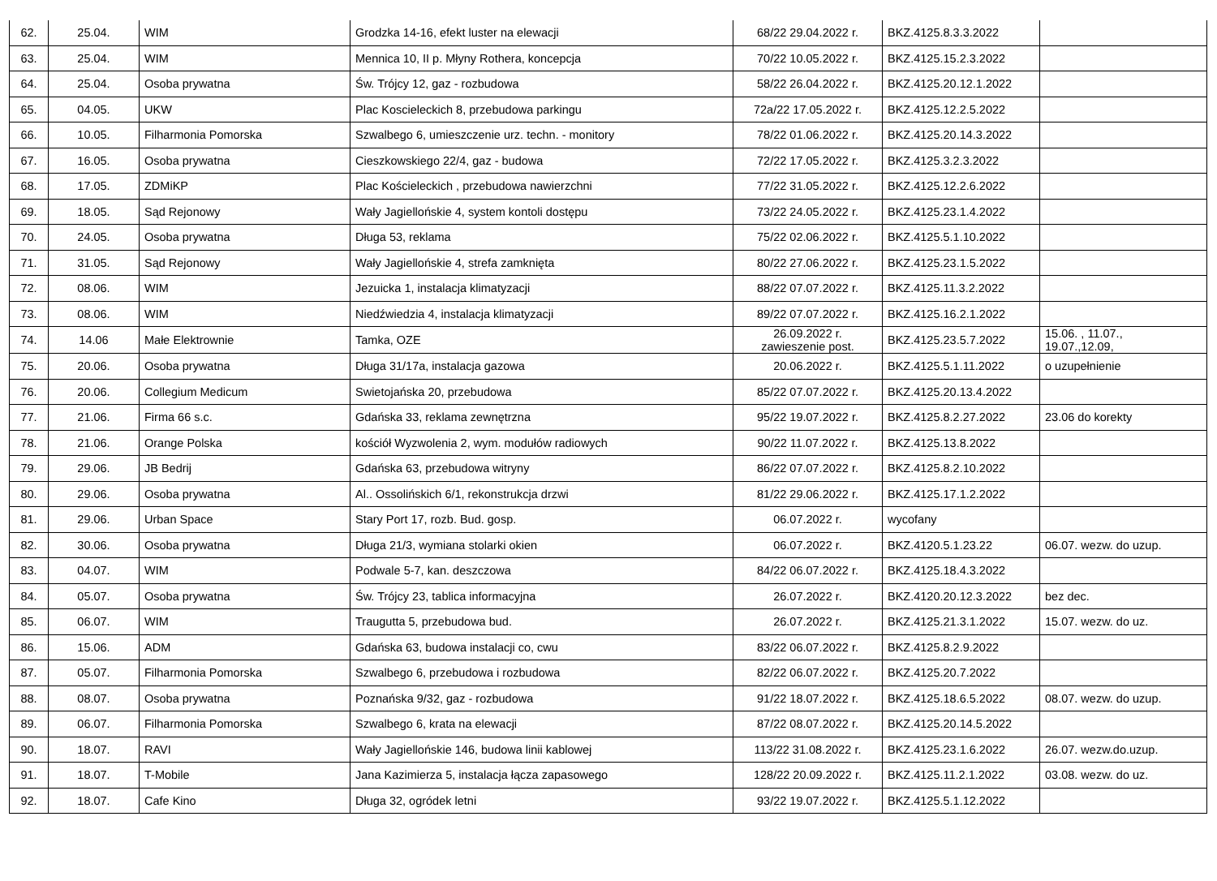| 62. | 25.04. | WIM | Grodzka 14-16, efekt luster na elewacji | 68/22 29.04.2022 r. | BKZ.4125.8.3.3.2022 | |
| 63. | 25.04. | WIM | Mennica 10, II p. Młyny Rothera, koncepcja | 70/22 10.05.2022 r. | BKZ.4125.15.2.3.2022 | |
| 64. | 25.04. | Osoba prywatna | Św. Trójcy 12, gaz - rozbudowa | 58/22 26.04.2022 r. | BKZ.4125.20.12.1.2022 | |
| 65. | 04.05. | UKW | Plac Koscieleckich 8, przebudowa parkingu | 72a/22 17.05.2022 r. | BKZ.4125.12.2.5.2022 | |
| 66. | 10.05. | Filharmonia Pomorska | Szwalbego 6, umieszczenie urz. techn. - monitory | 78/22 01.06.2022 r. | BKZ.4125.20.14.3.2022 | |
| 67. | 16.05. | Osoba prywatna | Cieszkowskiego 22/4, gaz - budowa | 72/22 17.05.2022 r. | BKZ.4125.3.2.3.2022 | |
| 68. | 17.05. | ZDMiKP | Plac Kościeleckich , przebudowa nawierzchni | 77/22 31.05.2022 r. | BKZ.4125.12.2.6.2022 | |
| 69. | 18.05. | Sąd Rejonowy | Wały Jagiellońskie 4, system kontoli dostępu | 73/22 24.05.2022 r. | BKZ.4125.23.1.4.2022 | |
| 70. | 24.05. | Osoba prywatna | Długa 53, reklama | 75/22 02.06.2022 r. | BKZ.4125.5.1.10.2022 | |
| 71. | 31.05. | Sąd Rejonowy | Wały Jagiellońskie 4, strefa zamknięta | 80/22 27.06.2022 r. | BKZ.4125.23.1.5.2022 | |
| 72. | 08.06. | WIM | Jezuicka 1, instalacja klimatyzacji | 88/22 07.07.2022 r. | BKZ.4125.11.3.2.2022 | |
| 73. | 08.06. | WIM | Niedźwiedzia 4, instalacja klimatyzacji | 89/22 07.07.2022 r. | BKZ.4125.16.2.1.2022 | |
| 74. | 14.06 | Małe Elektrownie | Tamka, OZE | 26.09.2022 r. zawieszenie post. | BKZ.4125.23.5.7.2022 | 15.06. , 11.07., 19.07.,12.09, |
| 75. | 20.06. | Osoba prywatna | Długa 31/17a, instalacja gazowa | 20.06.2022 r. | BKZ.4125.5.1.11.2022 | o uzupełnienie |
| 76. | 20.06. | Collegium Medicum | Swietojańska 20, przebudowa | 85/22 07.07.2022 r. | BKZ.4125.20.13.4.2022 | |
| 77. | 21.06. | Firma 66 s.c. | Gdańska 33, reklama zewnętrzna | 95/22 19.07.2022 r. | BKZ.4125.8.2.27.2022 | 23.06 do korekty |
| 78. | 21.06. | Orange Polska | kościół Wyzwolenia 2, wym. modułów radiowych | 90/22 11.07.2022 r. | BKZ.4125.13.8.2022 | |
| 79. | 29.06. | JB Bedrij | Gdańska 63, przebudowa witryny | 86/22 07.07.2022 r. | BKZ.4125.8.2.10.2022 | |
| 80. | 29.06. | Osoba prywatna | Al.. Ossolińskich 6/1, rekonstrukcja drzwi | 81/22 29.06.2022 r. | BKZ.4125.17.1.2.2022 | |
| 81. | 29.06. | Urban Space | Stary Port 17, rozb. Bud. gosp. | 06.07.2022 r. | wycofany | |
| 82. | 30.06. | Osoba prywatna | Długa 21/3, wymiana stolarki okien | 06.07.2022 r. | BKZ.4120.5.1.23.22 | 06.07. wezw. do uzup. |
| 83. | 04.07. | WIM | Podwale 5-7, kan. deszczowa | 84/22 06.07.2022 r. | BKZ.4125.18.4.3.2022 | |
| 84. | 05.07. | Osoba prywatna | Św. Trójcy 23, tablica informacyjna | 26.07.2022 r. | BKZ.4120.20.12.3.2022 | bez dec. |
| 85. | 06.07. | WIM | Traugutta 5, przebudowa bud. | 26.07.2022 r. | BKZ.4125.21.3.1.2022 | 15.07. wezw. do uz. |
| 86. | 15.06. | ADM | Gdańska 63, budowa instalacji co, cwu | 83/22 06.07.2022 r. | BKZ.4125.8.2.9.2022 | |
| 87. | 05.07. | Filharmonia Pomorska | Szwalbego 6, przebudowa i rozbudowa | 82/22 06.07.2022 r. | BKZ.4125.20.7.2022 | |
| 88. | 08.07. | Osoba prywatna | Poznańska 9/32, gaz - rozbudowa | 91/22 18.07.2022 r. | BKZ.4125.18.6.5.2022 | 08.07. wezw. do uzup. |
| 89. | 06.07. | Filharmonia Pomorska | Szwalbego 6, krata na elewacji | 87/22 08.07.2022 r. | BKZ.4125.20.14.5.2022 | |
| 90. | 18.07. | RAVI | Wały Jagiellońskie 146, budowa linii kablowej | 113/22 31.08.2022 r. | BKZ.4125.23.1.6.2022 | 26.07. wezw.do.uzup. |
| 91. | 18.07. | T-Mobile | Jana Kazimierza 5, instalacja łącza zapasowego | 128/22 20.09.2022 r. | BKZ.4125.11.2.1.2022 | 03.08. wezw. do uz. |
| 92. | 18.07. | Cafe Kino | Długa 32, ogródek letni | 93/22 19.07.2022 r. | BKZ.4125.5.1.12.2022 | |